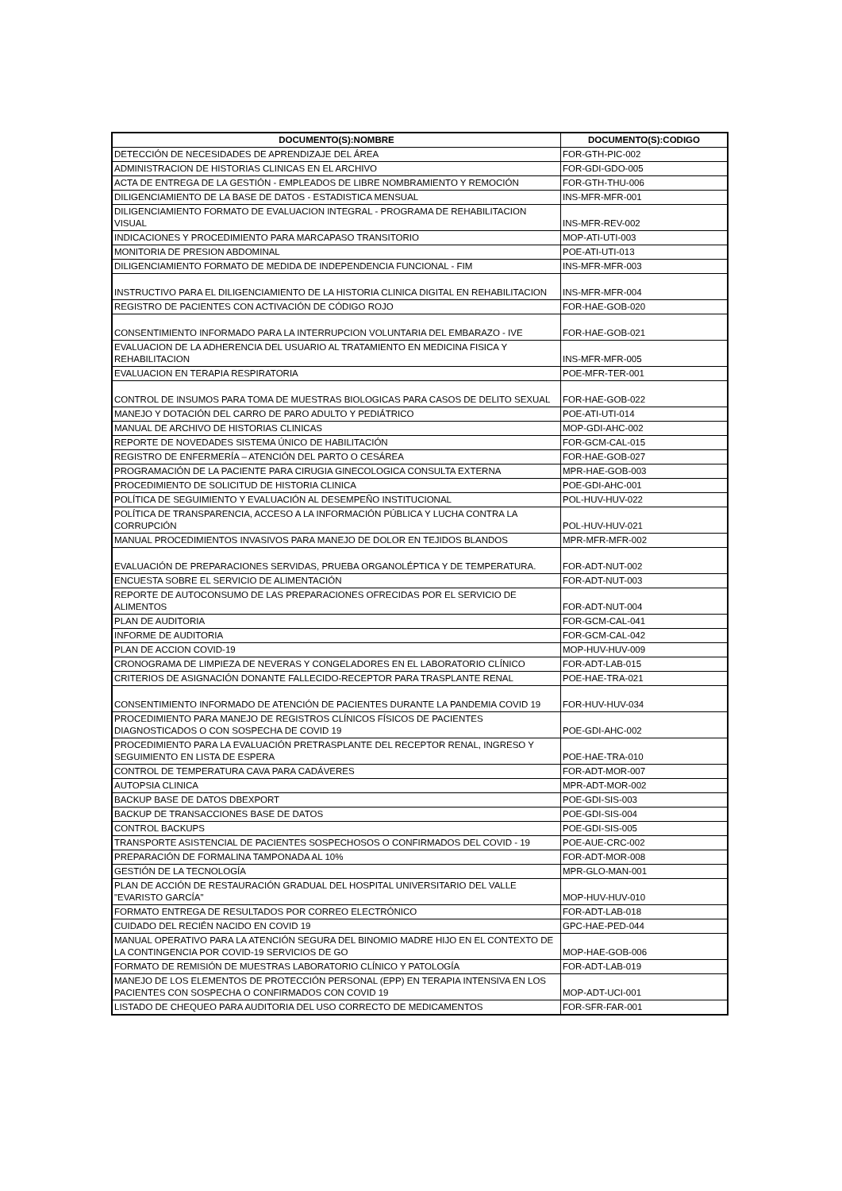| DOCUMENTO(S):NOMBRE | DOCUMENTO(S):CODIGO |
| --- | --- |
| DETECCIÓN DE NECESIDADES DE APRENDIZAJE DEL ÁREA | FOR-GTH-PIC-002 |
| ADMINISTRACION DE HISTORIAS CLINICAS EN EL ARCHIVO | FOR-GDI-GDO-005 |
| ACTA DE ENTREGA DE LA GESTIÓN - EMPLEADOS DE LIBRE NOMBRAMIENTO Y REMOCIÓN | FOR-GTH-THU-006 |
| DILIGENCIAMIENTO DE LA BASE DE DATOS - ESTADISTICA MENSUAL | INS-MFR-MFR-001 |
| DILIGENCIAMIENTO FORMATO DE EVALUACION INTEGRAL - PROGRAMA DE REHABILITACION VISUAL | INS-MFR-REV-002 |
| INDICACIONES Y PROCEDIMIENTO PARA MARCAPASO TRANSITORIO | MOP-ATI-UTI-003 |
| MONITORIA DE PRESION ABDOMINAL | POE-ATI-UTI-013 |
| DILIGENCIAMIENTO FORMATO DE MEDIDA DE INDEPENDENCIA FUNCIONAL - FIM | INS-MFR-MFR-003 |
| INSTRUCTIVO PARA EL DILIGENCIAMIENTO DE LA HISTORIA CLINICA DIGITAL EN REHABILITACION | INS-MFR-MFR-004 |
| REGISTRO DE PACIENTES CON ACTIVACIÓN DE CÓDIGO ROJO | FOR-HAE-GOB-020 |
| CONSENTIMIENTO INFORMADO PARA LA INTERRUPCION VOLUNTARIA DEL EMBARAZO - IVE | FOR-HAE-GOB-021 |
| EVALUACION DE LA ADHERENCIA DEL USUARIO AL TRATAMIENTO EN MEDICINA FISICA Y REHABILITACION | INS-MFR-MFR-005 |
| EVALUACION EN TERAPIA RESPIRATORIA | POE-MFR-TER-001 |
| CONTROL DE INSUMOS PARA TOMA DE MUESTRAS BIOLOGICAS PARA CASOS DE DELITO SEXUAL | FOR-HAE-GOB-022 |
| MANEJO Y DOTACIÓN DEL CARRO DE PARO ADULTO Y PEDIÁTRICO | POE-ATI-UTI-014 |
| MANUAL DE ARCHIVO DE HISTORIAS CLINICAS | MOP-GDI-AHC-002 |
| REPORTE DE NOVEDADES SISTEMA ÚNICO DE HABILITACIÓN | FOR-GCM-CAL-015 |
| REGISTRO DE ENFERMERÍA – ATENCIÓN DEL PARTO O CESÁREA | FOR-HAE-GOB-027 |
| PROGRAMACIÓN DE LA PACIENTE PARA CIRUGIA GINECOLOGICA CONSULTA EXTERNA | MPR-HAE-GOB-003 |
| PROCEDIMIENTO DE SOLICITUD DE HISTORIA CLINICA | POE-GDI-AHC-001 |
| POLÍTICA DE SEGUIMIENTO Y EVALUACIÓN AL DESEMPEÑO INSTITUCIONAL | POL-HUV-HUV-022 |
| POLÍTICA DE TRANSPARENCIA, ACCESO A LA INFORMACIÓN PÚBLICA Y LUCHA CONTRA LA CORRUPCIÓN | POL-HUV-HUV-021 |
| MANUAL PROCEDIMIENTOS INVASIVOS PARA MANEJO DE DOLOR EN TEJIDOS BLANDOS | MPR-MFR-MFR-002 |
| EVALUACIÓN DE PREPARACIONES SERVIDAS, PRUEBA ORGANOLÉPTICA Y DE TEMPERATURA. | FOR-ADT-NUT-002 |
| ENCUESTA SOBRE EL SERVICIO DE ALIMENTACIÓN | FOR-ADT-NUT-003 |
| REPORTE DE AUTOCONSUMO DE LAS PREPARACIONES OFRECIDAS POR EL SERVICIO DE ALIMENTOS | FOR-ADT-NUT-004 |
| PLAN DE AUDITORIA | FOR-GCM-CAL-041 |
| INFORME DE AUDITORIA | FOR-GCM-CAL-042 |
| PLAN DE ACCION COVID-19 | MOP-HUV-HUV-009 |
| CRONOGRAMA DE LIMPIEZA DE NEVERAS Y CONGELADORES EN EL LABORATORIO CLÍNICO | FOR-ADT-LAB-015 |
| CRITERIOS DE ASIGNACIÓN DONANTE FALLECIDO-RECEPTOR PARA TRASPLANTE RENAL | POE-HAE-TRA-021 |
| CONSENTIMIENTO INFORMADO DE ATENCIÓN DE PACIENTES DURANTE LA PANDEMIA COVID 19 | FOR-HUV-HUV-034 |
| PROCEDIMIENTO PARA MANEJO DE REGISTROS CLÍNICOS FÍSICOS DE PACIENTES DIAGNOSTICADOS O CON SOSPECHA DE COVID 19 | POE-GDI-AHC-002 |
| PROCEDIMIENTO PARA LA EVALUACIÓN PRETRASPLANTE DEL RECEPTOR RENAL, INGRESO Y SEGUIMIENTO EN LISTA DE ESPERA | POE-HAE-TRA-010 |
| CONTROL DE TEMPERATURA CAVA PARA CADÁVERES | FOR-ADT-MOR-007 |
| AUTOPSIA CLINICA | MPR-ADT-MOR-002 |
| BACKUP BASE DE DATOS DBEXPORT | POE-GDI-SIS-003 |
| BACKUP DE TRANSACCIONES BASE DE DATOS | POE-GDI-SIS-004 |
| CONTROL BACKUPS | POE-GDI-SIS-005 |
| TRANSPORTE ASISTENCIAL DE PACIENTES SOSPECHOSOS O CONFIRMADOS DEL COVID - 19 | POE-AUE-CRC-002 |
| PREPARACIÓN DE FORMALINA TAMPONADA AL 10% | FOR-ADT-MOR-008 |
| GESTIÓN DE LA TECNOLOGÍA | MPR-GLO-MAN-001 |
| PLAN DE ACCIÓN DE RESTAURACIÓN GRADUAL DEL HOSPITAL UNIVERSITARIO DEL VALLE "EVARISTO GARCÍA" | MOP-HUV-HUV-010 |
| FORMATO ENTREGA DE RESULTADOS POR CORREO ELECTRÓNICO | FOR-ADT-LAB-018 |
| CUIDADO DEL RECIÉN NACIDO EN COVID 19 | GPC-HAE-PED-044 |
| MANUAL OPERATIVO PARA LA ATENCIÓN SEGURA DEL BINOMIO MADRE HIJO EN EL CONTEXTO DE LA CONTINGENCIA POR COVID-19 SERVICIOS DE GO | MOP-HAE-GOB-006 |
| FORMATO DE REMISIÓN DE MUESTRAS LABORATORIO CLÍNICO Y PATOLOGÍA | FOR-ADT-LAB-019 |
| MANEJO DE LOS ELEMENTOS DE PROTECCIÓN PERSONAL (EPP) EN TERAPIA INTENSIVA EN LOS PACIENTES CON SOSPECHA O CONFIRMADOS CON COVID 19 | MOP-ADT-UCI-001 |
| LISTADO DE CHEQUEO PARA AUDITORIA DEL USO CORRECTO DE MEDICAMENTOS | FOR-SFR-FAR-001 |